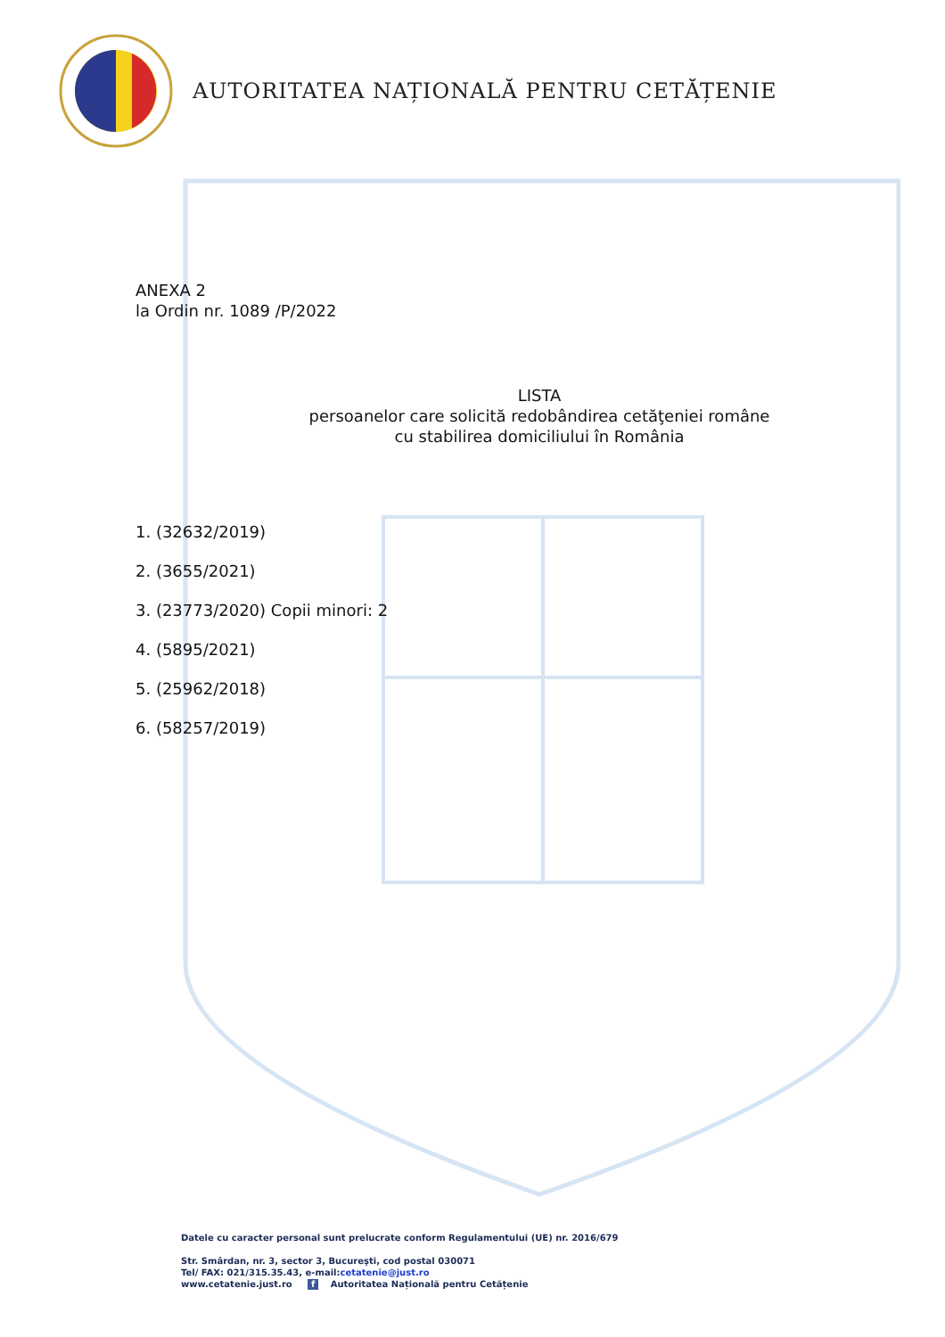AUTORITATEA NAȚIONALĂ PENTRU CETĂȚENIE
ANEXA 2
la Ordin nr. 1089 /P/2022
LISTA
persoanelor care solicită redobândirea cetăţeniei române
cu stabilirea domiciliului în România
1. (32632/2019)
2. (3655/2021)
3. (23773/2020) Copii minori: 2
4. (5895/2021)
5. (25962/2018)
6. (58257/2019)
Datele cu caracter personal sunt prelucrate conform Regulamentului (UE) nr. 2016/679
Str. Smârdan, nr. 3, sector 3, Bucureşti, cod postal 030071
Tel/ FAX: 021/315.35.43, e-mail:cetatenie@just.ro
www.cetatenie.just.ro f Autoritatea Națională pentru Cetățenie